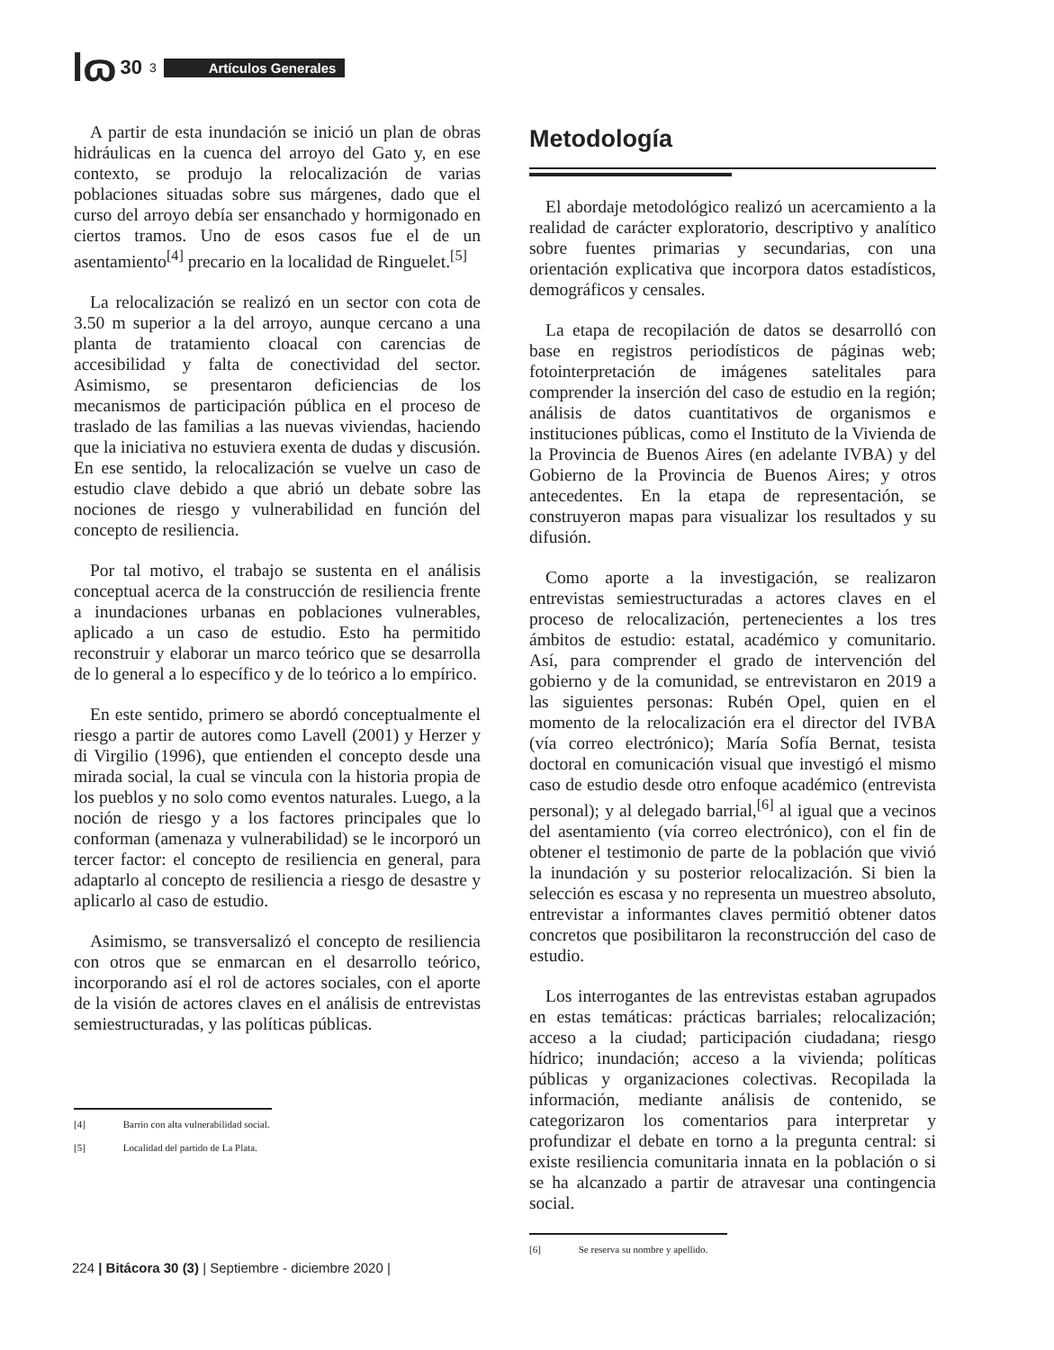lɷ 30 3 Artículos Generales
A partir de esta inundación se inició un plan de obras hidráulicas en la cuenca del arroyo del Gato y, en ese contexto, se produjo la relocalización de varias poblaciones situadas sobre sus márgenes, dado que el curso del arroyo debía ser ensanchado y hormigonado en ciertos tramos. Uno de esos casos fue el de un asentamiento<sup>[4]</sup> precario en la localidad de Ringuelet.<sup>[5]</sup>
La relocalización se realizó en un sector con cota de 3.50 m superior a la del arroyo, aunque cercano a una planta de tratamiento cloacal con carencias de accesibilidad y falta de conectividad del sector. Asimismo, se presentaron deficiencias de los mecanismos de participación pública en el proceso de traslado de las familias a las nuevas viviendas, haciendo que la iniciativa no estuviera exenta de dudas y discusión. En ese sentido, la relocalización se vuelve un caso de estudio clave debido a que abrió un debate sobre las nociones de riesgo y vulnerabilidad en función del concepto de resiliencia.
Por tal motivo, el trabajo se sustenta en el análisis conceptual acerca de la construcción de resiliencia frente a inundaciones urbanas en poblaciones vulnerables, aplicado a un caso de estudio. Esto ha permitido reconstruir y elaborar un marco teórico que se desarrolla de lo general a lo específico y de lo teórico a lo empírico.
En este sentido, primero se abordó conceptualmente el riesgo a partir de autores como Lavell (2001) y Herzer y di Virgilio (1996), que entienden el concepto desde una mirada social, la cual se vincula con la historia propia de los pueblos y no solo como eventos naturales. Luego, a la noción de riesgo y a los factores principales que lo conforman (amenaza y vulnerabilidad) se le incorporó un tercer factor: el concepto de resiliencia en general, para adaptarlo al concepto de resiliencia a riesgo de desastre y aplicarlo al caso de estudio.
Asimismo, se transversalizó el concepto de resiliencia con otros que se enmarcan en el desarrollo teórico, incorporando así el rol de actores sociales, con el aporte de la visión de actores claves en el análisis de entrevistas semiestructuradas, y las políticas públicas.
[4] Barrio con alta vulnerabilidad social.
[5] Localidad del partido de La Plata.
Metodología
El abordaje metodológico realizó un acercamiento a la realidad de carácter exploratorio, descriptivo y analítico sobre fuentes primarias y secundarias, con una orientación explicativa que incorpora datos estadísticos, demográficos y censales.
La etapa de recopilación de datos se desarrolló con base en registros periodísticos de páginas web; fotointerpretación de imágenes satelitales para comprender la inserción del caso de estudio en la región; análisis de datos cuantitativos de organismos e instituciones públicas, como el Instituto de la Vivienda de la Provincia de Buenos Aires (en adelante IVBA) y del Gobierno de la Provincia de Buenos Aires; y otros antecedentes. En la etapa de representación, se construyeron mapas para visualizar los resultados y su difusión.
Como aporte a la investigación, se realizaron entrevistas semiestructuradas a actores claves en el proceso de relocalización, pertenecientes a los tres ámbitos de estudio: estatal, académico y comunitario. Así, para comprender el grado de intervención del gobierno y de la comunidad, se entrevistaron en 2019 a las siguientes personas: Rubén Opel, quien en el momento de la relocalización era el director del IVBA (vía correo electrónico); María Sofía Bernat, tesista doctoral en comunicación visual que investigó el mismo caso de estudio desde otro enfoque académico (entrevista personal); y al delegado barrial,<sup>[6]</sup> al igual que a vecinos del asentamiento (vía correo electrónico), con el fin de obtener el testimonio de parte de la población que vivió la inundación y su posterior relocalización. Si bien la selección es escasa y no representa un muestreo absoluto, entrevistar a informantes claves permitió obtener datos concretos que posibilitaron la reconstrucción del caso de estudio.
Los interrogantes de las entrevistas estaban agrupados en estas temáticas: prácticas barriales; relocalización; acceso a la ciudad; participación ciudadana; riesgo hídrico; inundación; acceso a la vivienda; políticas públicas y organizaciones colectivas. Recopilada la información, mediante análisis de contenido, se categorizaron los comentarios para interpretar y profundizar el debate en torno a la pregunta central: si existe resiliencia comunitaria innata en la población o si se ha alcanzado a partir de atravesar una contingencia social.
[6] Se reserva su nombre y apellido.
224 | Bitácora 30 (3) | Septiembre - diciembre 2020 |